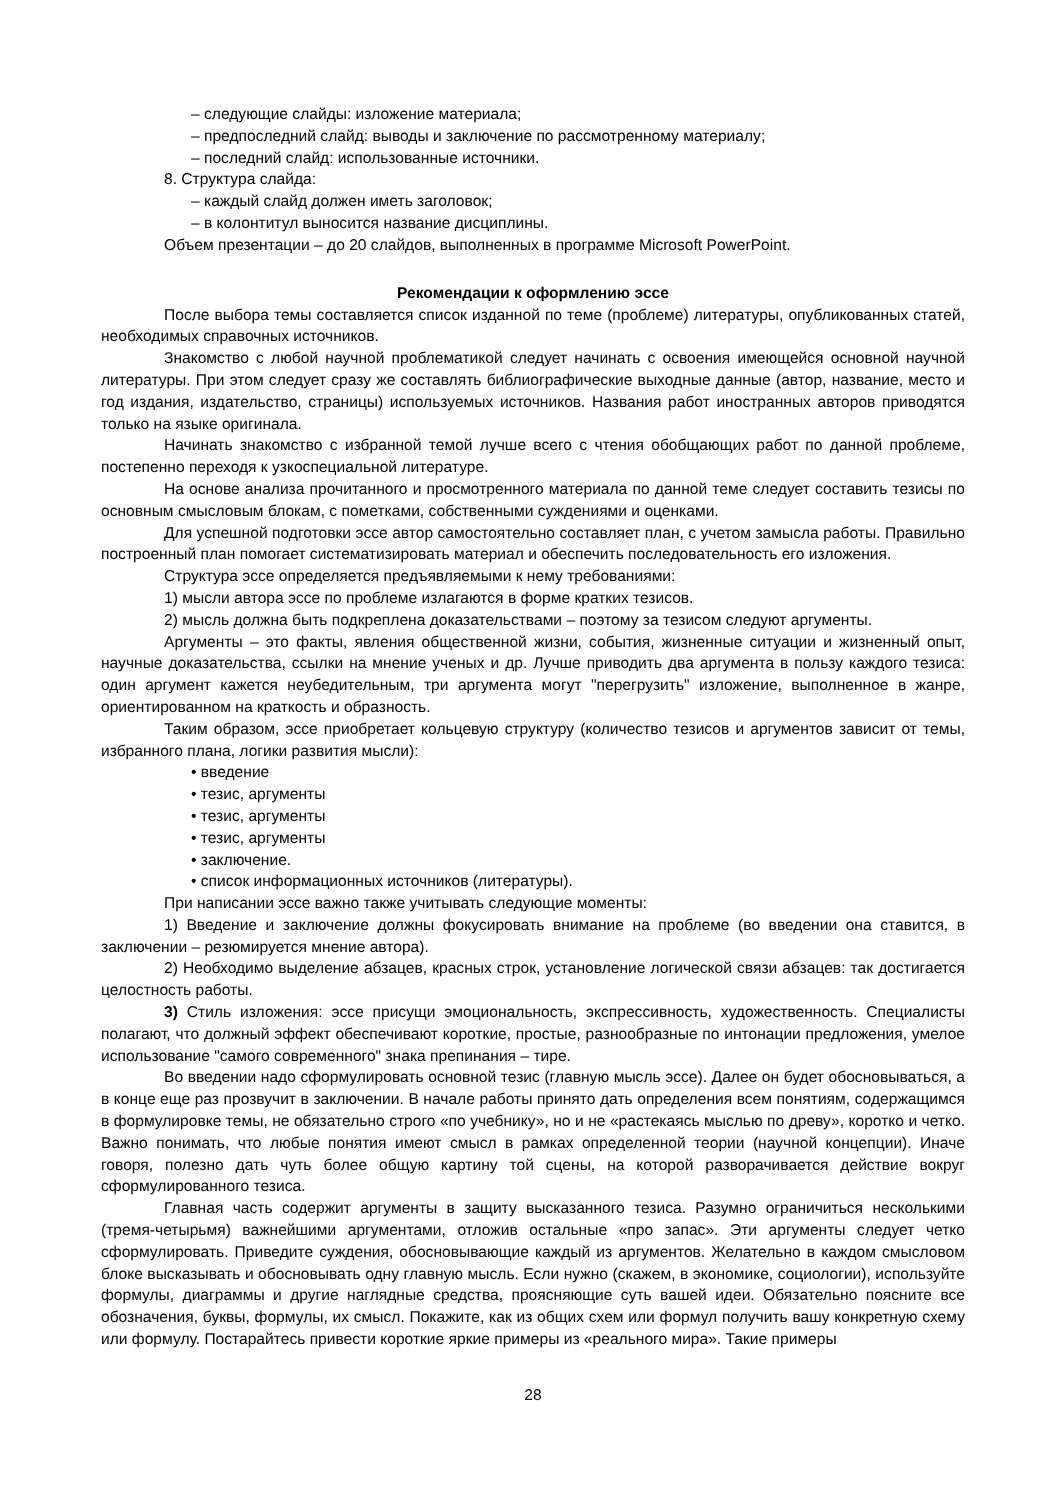– следующие слайды: изложение материала;
– предпоследний слайд: выводы и заключение по рассмотренному материалу;
– последний слайд: использованные источники.
8. Структура слайда:
– каждый слайд должен иметь заголовок;
– в колонтитул выносится название дисциплины.
Объем презентации – до 20 слайдов, выполненных в программе Microsoft PowerPoint.
Рекомендации к оформлению эссе
После выбора темы составляется список изданной по теме (проблеме) литературы, опубликованных статей, необходимых справочных источников.
Знакомство с любой научной проблематикой следует начинать с освоения имеющейся основной научной литературы. При этом следует сразу же составлять библиографические выходные данные (автор, название, место и год издания, издательство, страницы) используемых источников. Названия работ иностранных авторов приводятся только на языке оригинала.
Начинать знакомство с избранной темой лучше всего с чтения обобщающих работ по данной проблеме, постепенно переходя к узкоспециальной литературе.
На основе анализа прочитанного и просмотренного материала по данной теме следует составить тезисы по основным смысловым блокам, с пометками, собственными суждениями и оценками.
Для успешной подготовки эссе автор самостоятельно составляет план, с учетом замысла работы. Правильно построенный план помогает систематизировать материал и обеспечить последовательность его изложения.
Структура эссе определяется предъявляемыми к нему требованиями:
1) мысли автора эссе по проблеме излагаются в форме кратких тезисов.
2) мысль должна быть подкреплена доказательствами – поэтому за тезисом следуют аргументы.
Аргументы – это факты, явления общественной жизни, события, жизненные ситуации и жизненный опыт, научные доказательства, ссылки на мнение ученых и др. Лучше приводить два аргумента в пользу каждого тезиса: один аргумент кажется неубедительным, три аргумента могут "перегрузить" изложение, выполненное в жанре, ориентированном на краткость и образность.
Таким образом, эссе приобретает кольцевую структуру (количество тезисов и аргументов зависит от темы, избранного плана, логики развития мысли):
• введение
• тезис, аргументы
• тезис, аргументы
• тезис, аргументы
• заключение.
• список информационных источников (литературы).
При написании эссе важно также учитывать следующие моменты:
1) Введение и заключение должны фокусировать внимание на проблеме (во введении она ставится, в заключении – резюмируется мнение автора).
2) Необходимо выделение абзацев, красных строк, установление логической связи абзацев: так достигается целостность работы.
3) Стиль изложения: эссе присущи эмоциональность, экспрессивность, художественность. Специалисты полагают, что должный эффект обеспечивают короткие, простые, разнообразные по интонации предложения, умелое использование "самого современного" знака препинания – тире.
Во введении надо сформулировать основной тезис (главную мысль эссе). Далее он будет обосновываться, а в конце еще раз прозвучит в заключении. В начале работы принято дать определения всем понятиям, содержащимся в формулировке темы, не обязательно строго «по учебнику», но и не «растекаясь мыслью по древу», коротко и четко. Важно понимать, что любые понятия имеют смысл в рамках определенной теории (научной концепции). Иначе говоря, полезно дать чуть более общую картину той сцены, на которой разворачивается действие вокруг сформулированного тезиса.
Главная часть содержит аргументы в защиту высказанного тезиса. Разумно ограничиться несколькими (тремя-четырьмя) важнейшими аргументами, отложив остальные «про запас». Эти аргументы следует четко сформулировать. Приведите суждения, обосновывающие каждый из аргументов. Желательно в каждом смысловом блоке высказывать и обосновывать одну главную мысль. Если нужно (скажем, в экономике, социологии), используйте формулы, диаграммы и другие наглядные средства, проясняющие суть вашей идеи. Обязательно поясните все обозначения, буквы, формулы, их смысл. Покажите, как из общих схем или формул получить вашу конкретную схему или формулу. Постарайтесь привести короткие яркие примеры из «реального мира». Такие примеры
28